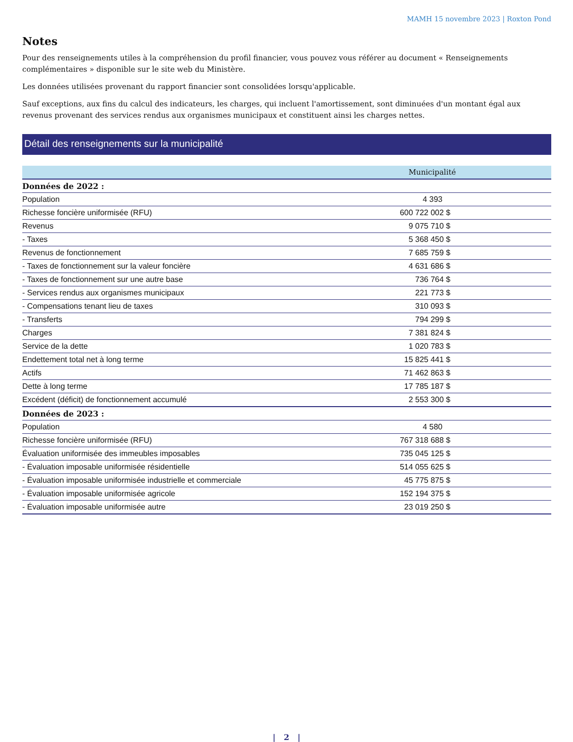MAMH 15 novembre 2023 | Roxton Pond
Notes
Pour des renseignements utiles à la compréhension du profil financier, vous pouvez vous référer au document « Renseignements complémentaires » disponible sur le site web du Ministère.
Les données utilisées provenant du rapport financier sont consolidées lorsqu'applicable.
Sauf exceptions, aux fins du calcul des indicateurs, les charges, qui incluent l'amortissement, sont diminuées d'un montant égal aux revenus provenant des services rendus aux organismes municipaux et constituent ainsi les charges nettes.
Détail des renseignements sur la municipalité
| | Municipalité |
| --- | --- |
| Données de 2022 : | |
| Population | 4 393 |
| Richesse foncière uniformisée (RFU) | 600 722 002 $ |
| Revenus | 9 075 710 $ |
| - Taxes | 5 368 450 $ |
| Revenus de fonctionnement | 7 685 759 $ |
| - Taxes de fonctionnement sur la valeur foncière | 4 631 686 $ |
| - Taxes de fonctionnement sur une autre base | 736 764 $ |
| - Services rendus aux organismes municipaux | 221 773 $ |
| - Compensations tenant lieu de taxes | 310 093 $ |
| - Transferts | 794 299 $ |
| Charges | 7 381 824 $ |
| Service de la dette | 1 020 783 $ |
| Endettement total net à long terme | 15 825 441 $ |
| Actifs | 71 462 863 $ |
| Dette à long terme | 17 785 187 $ |
| Excédent (déficit) de fonctionnement accumulé | 2 553 300 $ |
| Données de 2023 : | |
| Population | 4 580 |
| Richesse foncière uniformisée (RFU) | 767 318 688 $ |
| Évaluation uniformisée des immeubles imposables | 735 045 125 $ |
| - Évaluation imposable uniformisée résidentielle | 514 055 625 $ |
| - Évaluation imposable uniformisée industrielle et commerciale | 45 775 875 $ |
| - Évaluation imposable uniformisée agricole | 152 194 375 $ |
| - Évaluation imposable uniformisée autre | 23 019 250 $ |
| 2 |